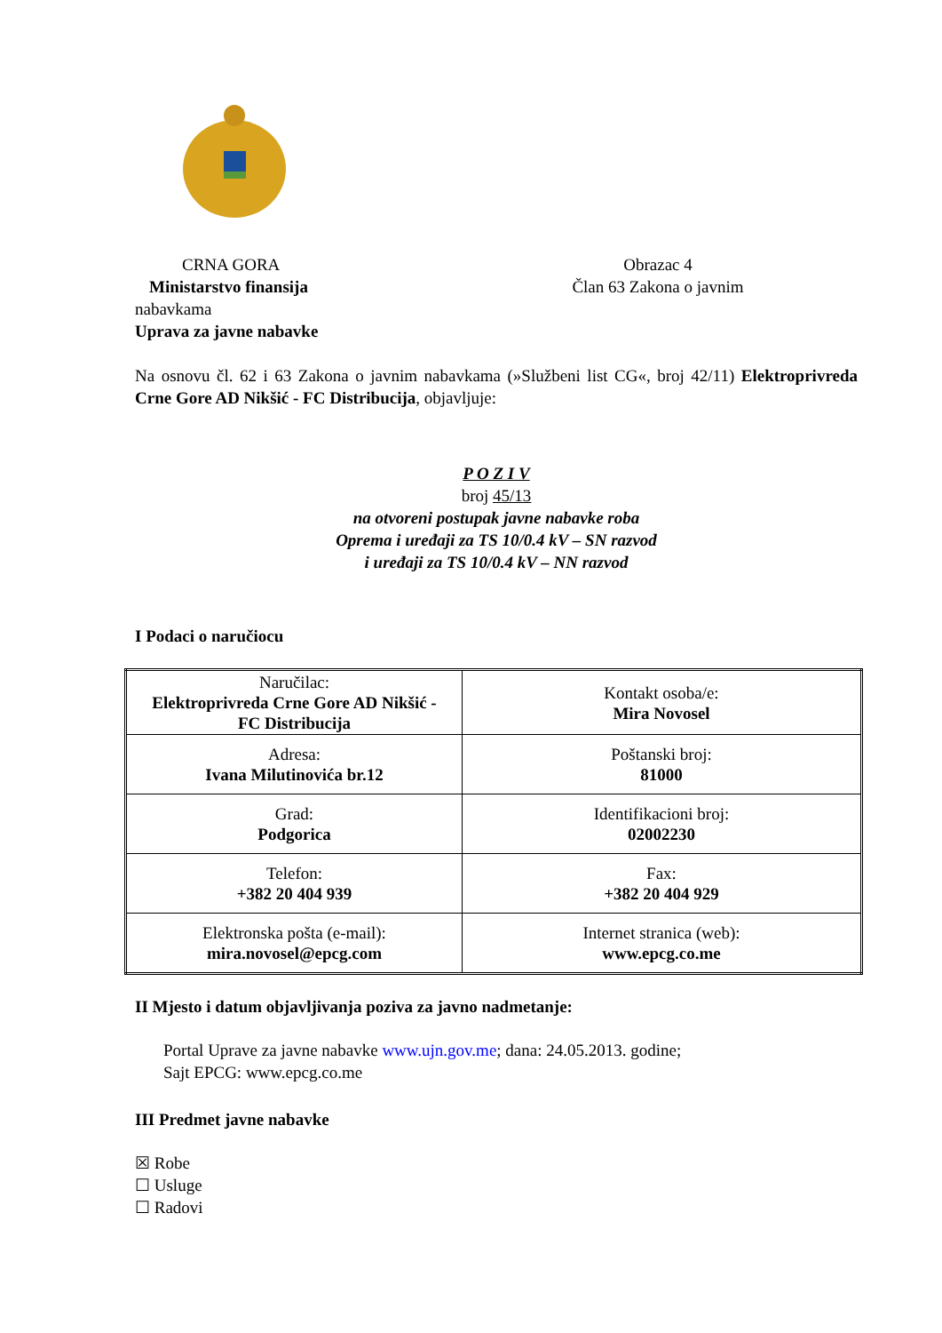CRNA GORA
Ministarstvo finansija
Obrazac 4
Član 63 Zakona o javnim
nabavkama
Uprava za javne nabavke
Na osnovu čl. 62 i 63 Zakona o javnim nabavkama (»Službeni list CG«, broj 42/11) Elektroprivreda Crne Gore AD Nikšić - FC Distribucija, objavljuje:
P O Z I V
broj 45/13
na otvoreni postupak javne nabavke roba
Oprema i uređaji za TS 10/0.4 kV – SN razvod
i uređaji za TS 10/0.4 kV – NN razvod
I Podaci o naručiocu
| Naručilac: Elektroprivreda Crne Gore AD Nikšić - FC Distribucija | Kontakt osoba/e: Mira Novosel |
| Adresa: Ivana Milutinovića br.12 | Poštanski broj: 81000 |
| Grad: Podgorica | Identifikacioni broj: 02002230 |
| Telefon: +382 20 404 939 | Fax: +382 20 404 929 |
| Elektronska pošta (e-mail): mira.novosel@epcg.com | Internet stranica (web): www.epcg.co.me |
II Mjesto i datum objavljivanja poziva za javno nadmetanje:
Portal Uprave za javne nabavke www.ujn.gov.me; dana: 24.05.2013. godine;
Sajt EPCG: www.epcg.co.me
III Predmet javne nabavke
☒ Robe
☐ Usluge
☐ Radovi